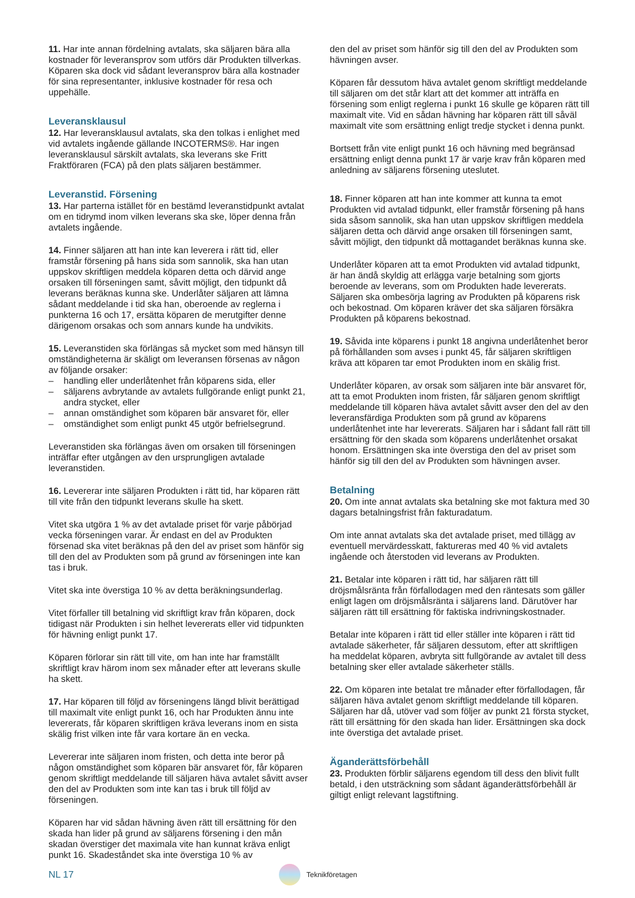11. Har inte annan fördelning avtalats, ska säljaren bära alla kostnader för leveransprov som utförs där Produkten tillverkas. Köparen ska dock vid sådant leveransprov bära alla kostnader för sina representanter, inklusive kostnader för resa och uppehälle.
Leveransklausul
12. Har leveransklausul avtalats, ska den tolkas i enlighet med vid avtalets ingående gällande INCOTERMS®. Har ingen leveransklausul särskilt avtalats, ska leverans ske Fritt Fraktföraren (FCA) på den plats säljaren bestämmer.
Leveranstid. Försening
13. Har parterna istället för en bestämd leveranstidpunkt avtalat om en tidrymd inom vilken leverans ska ske, löper denna från avtalets ingående.
14. Finner säljaren att han inte kan leverera i rätt tid, eller framstår försening på hans sida som sannolik, ska han utan uppskov skriftligen meddela köparen detta och därvid ange orsaken till förseningen samt, såvitt möjligt, den tidpunkt då leverans beräknas kunna ske. Underlåter säljaren att lämna sådant meddelande i tid ska han, oberoende av reglerna i punkterna 16 och 17, ersätta köparen de merutgifter denne därigenom orsakas och som annars kunde ha undvikits.
15. Leveranstiden ska förlängas så mycket som med hänsyn till omständigheterna är skäligt om leveransen försenas av någon av följande orsaker:
– handling eller underlåtenhet från köparens sida, eller
– säljarens avbrytande av avtalets fullgörande enligt punkt 21, andra stycket, eller
– annan omständighet som köparen bär ansvaret för, eller
– omständighet som enligt punkt 45 utgör befrielsegrund.
Leveranstiden ska förlängas även om orsaken till förseningen inträffar efter utgången av den ursprungligen avtalade leveranstiden.
16. Levererar inte säljaren Produkten i rätt tid, har köparen rätt till vite från den tidpunkt leverans skulle ha skett.
Vitet ska utgöra 1 % av det avtalade priset för varje påbörjad vecka förseningen varar. Är endast en del av Produkten försenad ska vitet beräknas på den del av priset som hänför sig till den del av Produkten som på grund av förseningen inte kan tas i bruk.
Vitet ska inte överstiga 10 % av detta beräkningsunderlag.
Vitet förfaller till betalning vid skriftligt krav från köparen, dock tidigast när Produkten i sin helhet levererats eller vid tidpunkten för hävning enligt punkt 17.
Köparen förlorar sin rätt till vite, om han inte har framställt skriftligt krav härom inom sex månader efter att leverans skulle ha skett.
17. Har köparen till följd av förseningens längd blivit berättigad till maximalt vite enligt punkt 16, och har Produkten ännu inte levererats, får köparen skriftligen kräva leverans inom en sista skälig frist vilken inte får vara kortare än en vecka.
Levererar inte säljaren inom fristen, och detta inte beror på någon omständighet som köparen bär ansvaret för, får köparen genom skriftligt meddelande till säljaren häva avtalet såvitt avser den del av Produkten som inte kan tas i bruk till följd av förseningen.
Köparen har vid sådan hävning även rätt till ersättning för den skada han lider på grund av säljarens försening i den mån skadan överstiger det maximala vite han kunnat kräva enligt punkt 16. Skadeståndet ska inte överstiga 10 % av
den del av priset som hänför sig till den del av Produkten som hävningen avser.
Köparen får dessutom häva avtalet genom skriftligt meddelande till säljaren om det står klart att det kommer att inträffa en försening som enligt reglerna i punkt 16 skulle ge köparen rätt till maximalt vite. Vid en sådan hävning har köparen rätt till såväl maximalt vite som ersättning enligt tredje stycket i denna punkt.
Bortsett från vite enligt punkt 16 och hävning med begränsad ersättning enligt denna punkt 17 är varje krav från köparen med anledning av säljarens försening uteslutet.
18. Finner köparen att han inte kommer att kunna ta emot Produkten vid avtalad tidpunkt, eller framstår försening på hans sida såsom sannolik, ska han utan uppskov skriftligen meddela säljaren detta och därvid ange orsaken till förseningen samt, såvitt möjligt, den tidpunkt då mottagandet beräknas kunna ske.
Underlåter köparen att ta emot Produkten vid avtalad tidpunkt, är han ändå skyldig att erlägga varje betalning som gjorts beroende av leverans, som om Produkten hade levererats. Säljaren ska ombesörja lagring av Produkten på köparens risk och bekostnad. Om köparen kräver det ska säljaren försäkra Produkten på köparens bekostnad.
19. Såvida inte köparens i punkt 18 angivna underlåtenhet beror på förhållanden som avses i punkt 45, får säljaren skriftligen kräva att köparen tar emot Produkten inom en skälig frist.
Underlåter köparen, av orsak som säljaren inte bär ansvaret för, att ta emot Produkten inom fristen, får säljaren genom skriftligt meddelande till köparen häva avtalet såvitt avser den del av den leveransfärdiga Produkten som på grund av köparens underlåtenhet inte har levererats. Säljaren har i sådant fall rätt till ersättning för den skada som köparens underlåtenhet orsakat honom. Ersättningen ska inte överstiga den del av priset som hänför sig till den del av Produkten som hävningen avser.
Betalning
20. Om inte annat avtalats ska betalning ske mot faktura med 30 dagars betalningsfrist från fakturadatum.
Om inte annat avtalats ska det avtalade priset, med tillägg av eventuell mervärdesskatt, faktureras med 40 % vid avtalets ingående och återstoden vid leverans av Produkten.
21. Betalar inte köparen i rätt tid, har säljaren rätt till dröjsmålsränta från förfallodagen med den räntesats som gäller enligt lagen om dröjsmålsränta i säljarens land. Därutöver har säljaren rätt till ersättning för faktiska indrivningskostnader.
Betalar inte köparen i rätt tid eller ställer inte köparen i rätt tid avtalade säkerheter, får säljaren dessutom, efter att skriftligen ha meddelat köparen, avbryta sitt fullgörande av avtalet till dess betalning sker eller avtalade säkerheter ställs.
22. Om köparen inte betalat tre månader efter förfallodagen, får säljaren häva avtalet genom skriftligt meddelande till köparen. Säljaren har då, utöver vad som följer av punkt 21 första stycket, rätt till ersättning för den skada han lider. Ersättningen ska dock inte överstiga det avtalade priset.
Äganderättsförbehåll
23. Produkten förblir säljarens egendom till dess den blivit fullt betald, i den utsträckning som sådant äganderättsförbehåll är giltigt enligt relevant lagstiftning.
NL 17
Teknikföretagen